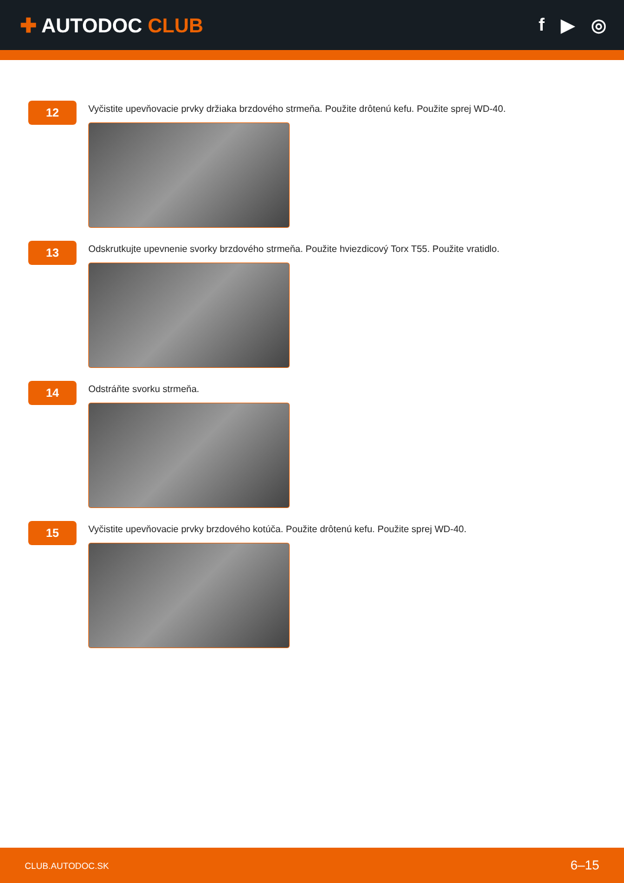✚ AUTODOC CLUB f ▶ ◎
12
Vyčistite upevňovacie prvky držiaka brzdového strmeňa. Použite drôtenú kefu. Použite sprej WD-40.
13
Odskrutkujte upevnenie svorky brzdového strmeňa. Použite hviezdicový Torx T55. Použite vratidlo.
14
Odstráňte svorku strmeňa.
15
Vyčistite upevňovacie prvky brzdového kotúča. Použite drôtenú kefu. Použite sprej WD-40.
CLUB.AUTODOC.SK 6–15